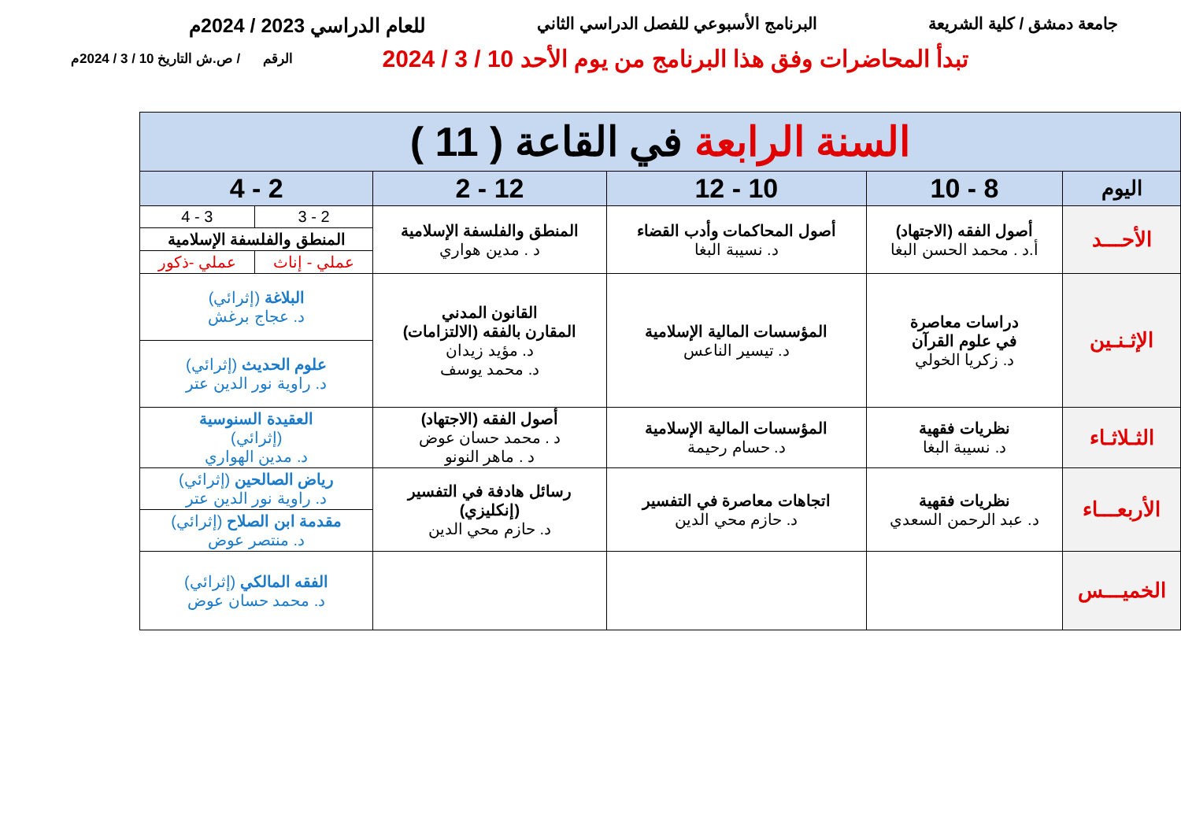جامعة دمشق / كلية الشريعة البرنامج الأسبوعي للفصل الدراسي الثاني للعام الدراسي 2023 / 2024م
تبدأ المحاضرات وفق هذا البرنامج من يوم الأحد 10 / 3 / 2024 الرقم / ص.ش التاريخ 10 / 3 / 2024م
| السنة الرابعة في القاعة ( 11 ) | | | | | |
| --- | --- | --- | --- | --- | --- |
| اليوم | 8 - 10 | 10 - 12 | 12 - 2 | 2 - 4 | |
| الأحـــد | أصول الفقه (الاجتهاد) أ.د . محمد الحسن البغا | أصول المحاكمات وأدب القضاء د. نسيبة البغا | المنطق والفلسفة الإسلامية د . مدين هواري | 2 - 3 | 3 - 4 |
| | | | | المنطق والفلسفة الإسلامية | |
| | | | | عملي - إناث | عملي -ذكور |
| الإثـنـين | دراسات معاصرة في علوم القرآن د. زكريا الخولي | المؤسسات المالية الإسلامية د. تيسير الناعس | القانون المدني المقارن بالفقه (الالتزامات) د. مؤيد زيدان د. محمد يوسف | البلاغة (إثرائي) د. عجاج برغش | |
| | | | | علوم الحديث (إثرائي) د. راوية نور الدين عتر | |
| الثـلاثـاء | نظريات فقهية د. نسيبة البغا | المؤسسات المالية الإسلامية د. حسام رحيمة | أصول الفقه (الاجتهاد) د . محمد حسان عوض د . ماهر النونو | العقيدة السنوسية (إثرائي) د. مدين الهواري | |
| الأربعـــاء | نظريات فقهية د. عبد الرحمن السعدي | اتجاهات معاصرة في التفسير د. حازم محي الدين | رسائل هادفة في التفسير (إنكليزي) د. حازم محي الدين | رياض الصالحين (إثرائي) د. راوية نور الدين عتر | |
| | | | | مقدمة ابن الصلاح (إثرائي) د. منتصر عوض | |
| الخميـــس | | | | الفقه المالكي (إثرائي) د. محمد حسان عوض | |